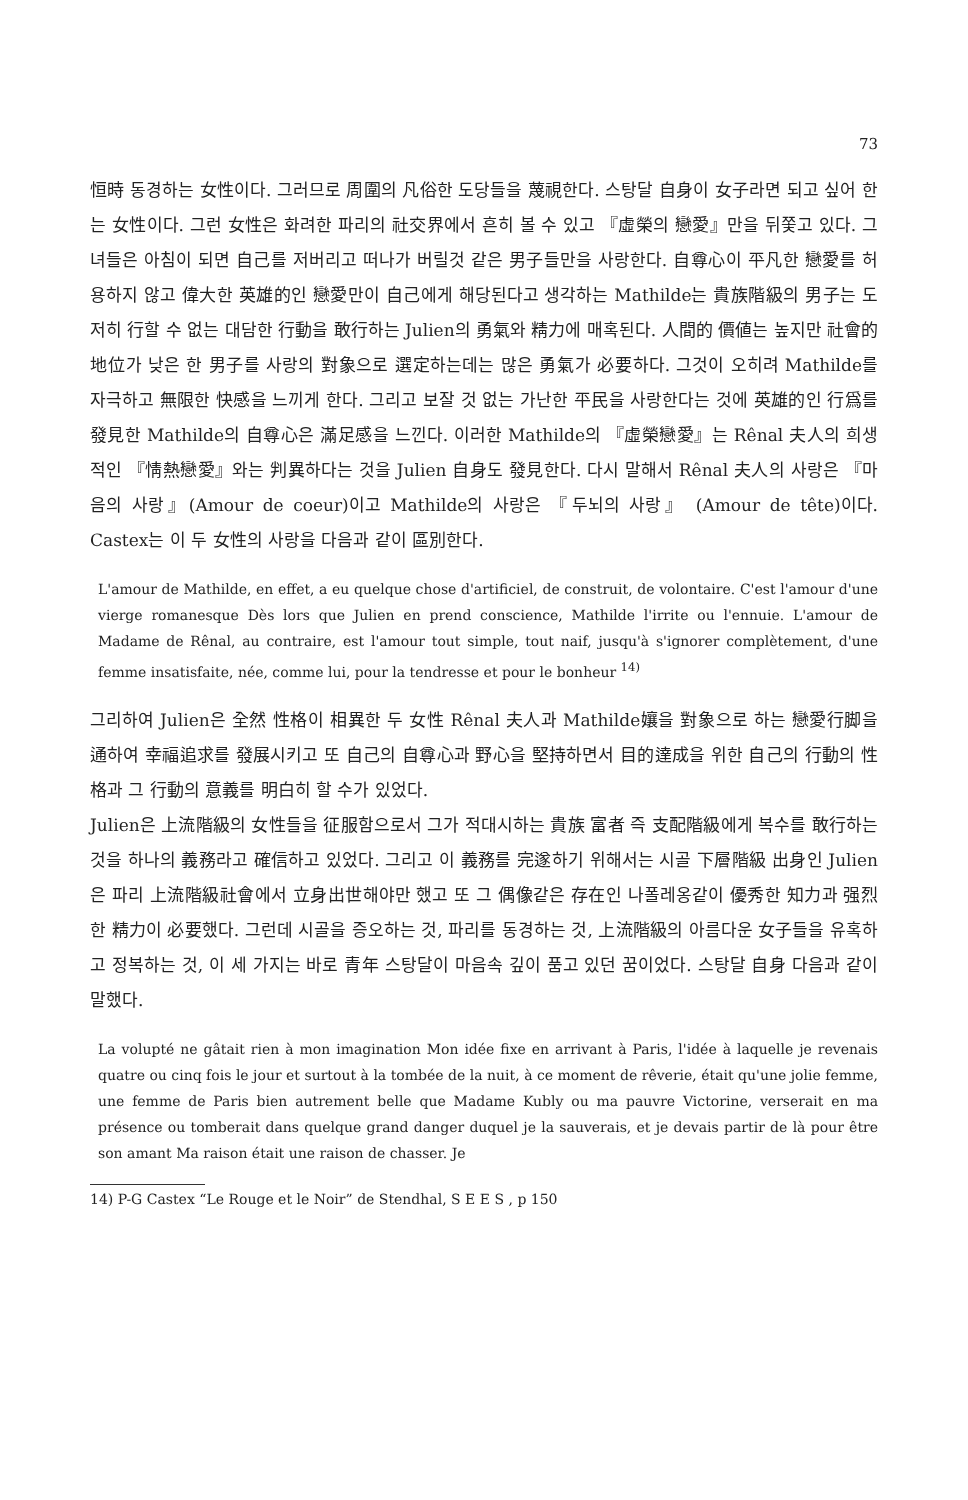73
恒時 동경하는 女性이다. 그러므로 周圍의 凡俗한 도당들을 蔑視한다. 스탕달 自身이 女子라면 되고 싶어 한는 女性이다. 그런 女性은 화려한 파리의 社交界에서 흔히 볼 수 있고 『虛榮의 戀愛』만을 뒤쫓고 있다. 그녀들은 아침이 되면 自己를 저버리고 떠나가 버릴것 같은 男子들만을 사랑한다. 自尊心이 平凡한 戀愛를 허용하지 않고 偉大한 英雄的인 戀愛만이 自己에게 해당된다고 생각하는 Mathilde는 貴族階級의 男子는 도저히 行할 수 없는 대담한 行動을 敢行하는 Julien의 勇氣와 精力에 매혹된다. 人間的 價値는 높지만 社會的 地位가 낮은 한 男子를 사랑의 對象으로 選定하는데는 많은 勇氣가 必要하다. 그것이 오히려 Mathilde를 자극하고 無限한 快感을 느끼게 한다. 그리고 보잘 것 없는 가난한 平民을 사랑한다는 것에 英雄的인 行爲를 發見한 Mathilde의 自尊心은 滿足感을 느낀다. 이러한 Mathilde의 『虛榮戀愛』는 Rênal 夫人의 희생적인 『情熱戀愛』와는 判異하다는 것을 Julien 自身도 發見한다. 다시 말해서 Rênal 夫人의 사랑은 『마음의 사랑』(Amour de coeur)이고 Mathilde의 사랑은 『두뇌의 사랑』 (Amour de tête)이다. Castex는 이 두 女性의 사랑을 다음과 같이 區別한다.
L'amour de Mathilde, en effet, a eu quelque chose d'artificiel, de construit, de volontaire. C'est l'amour d'une vierge romanesque Dès lors que Julien en prend conscience, Mathilde l'irrite ou l'ennuie. L'amour de Madame de Rênal, au contraire, est l'amour tout simple, tout naif, jusqu'à s'ignorer complètement, d'une femme insatisfaite, née, comme lui, pour la tendresse et pour le bonheur <sup>14)</sup>
그리하여 Julien은 全然 性格이 相異한 두 女性 Rênal 夫人과 Mathilde孃을 對象으로 하는 戀愛行脚을 通하여 幸福追求를 發展시키고 또 自己의 自尊心과 野心을 堅持하면서 目的達成을 위한 自己의 行動의 性格과 그 行動의 意義를 明白히 할 수가 있었다.
Julien은 上流階級의 女性들을 征服함으로서 그가 적대시하는 貴族 富者 즉 支配階級에게 복수를 敢行하는 것을 하나의 義務라고 確信하고 있었다. 그리고 이 義務를 完遂하기 위해서는 시골 下層階級 出身인 Julien은 파리 上流階級社會에서 立身出世해야만 했고 또 그 偶像같은 存在인 나폴레옹같이 優秀한 知力과 强烈한 精力이 必要했다. 그런데 시골을 증오하는 것, 파리를 동경하는 것, 上流階級의 아름다운 女子들을 유혹하고 정복하는 것, 이 세 가지는 바로 青年 스탕달이 마음속 깊이 품고 있던 꿈이었다. 스탕달 自身 다음과 같이 말했다.
La volupté ne gâtait rien à mon imagination Mon idée fixe en arrivant à Paris, l'idée à laquelle je revenais quatre ou cinq fois le jour et surtout à la tombée de la nuit, à ce moment de rêverie, était qu'une jolie femme, une femme de Paris bien autrement belle que Madame Kubly ou ma pauvre Victorine, verserait en ma présence ou tomberait dans quelque grand danger duquel je la sauverais, et je devais partir de là pour être son amant Ma raison était une raison de chasser. Je
14) P-G Castex “Le Rouge et le Noir” de Stendhal, S E E S , p 150